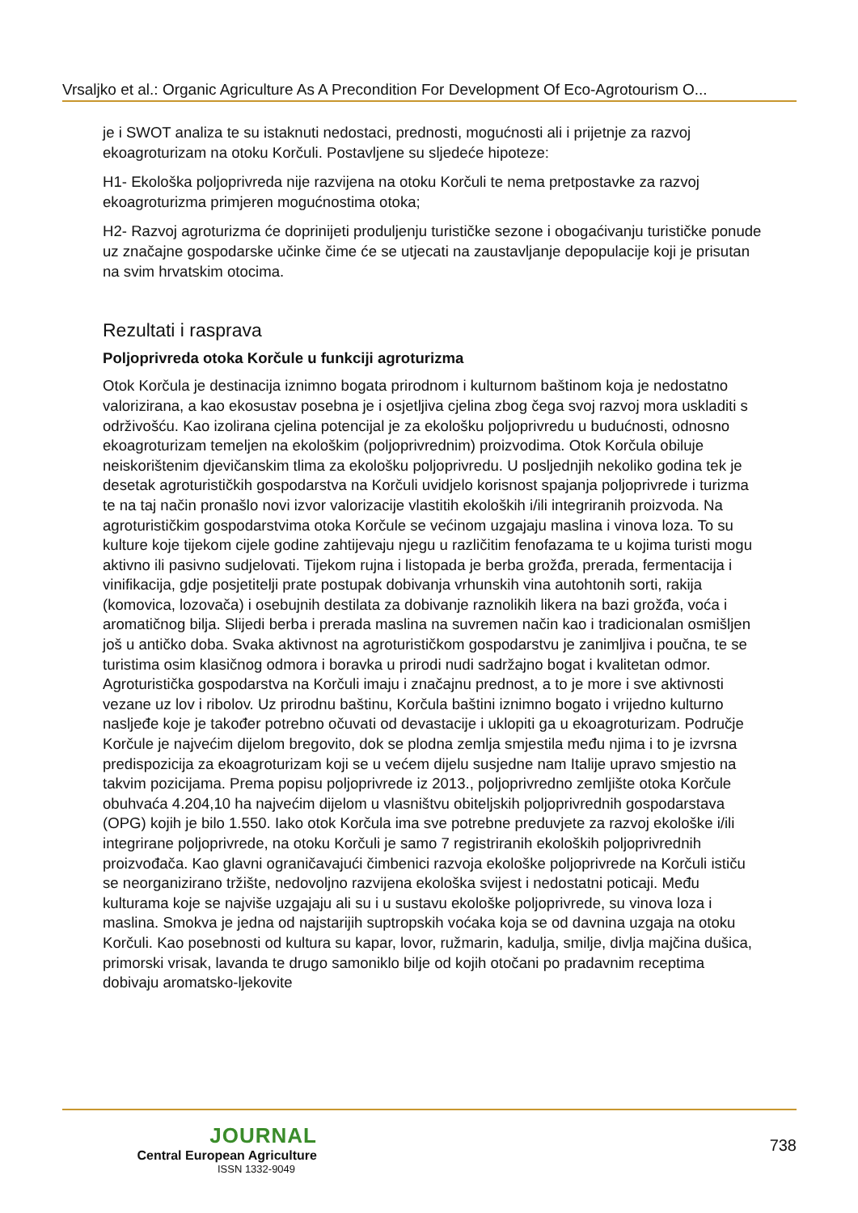Vrsaljko et al.: Organic Agriculture As A Precondition For Development Of Eco-Agrotourism O...
je i SWOT analiza te su istaknuti nedostaci, prednosti, mogućnosti ali i prijetnje za razvoj ekoagroturizam na otoku Korčuli. Postavljene su sljedeće hipoteze:
H1- Ekološka poljoprivreda nije razvijena na otoku Korčuli te nema pretpostavke za razvoj ekoagroturizma primjeren mogućnostima otoka;
H2- Razvoj agroturizma će doprinijeti produljenju turističke sezone i obogaćivanju turističke ponude uz značajne gospodarske učinke čime će se utjecati na zaustavljanje depopulacije koji je prisutan na svim hrvatskim otocima.
Rezultati i rasprava
Poljoprivreda otoka Korčule u funkciji agroturizma
Otok Korčula je destinacija iznimno bogata prirodnom i kulturnom baštinom koja je nedostatno valorizirana, a kao ekosustav posebna je i osjetljiva cjelina zbog čega svoj razvoj mora uskladiti s održivošću. Kao izolirana cjelina potencijal je za ekološku poljoprivredu u budućnosti, odnosno ekoagroturizam temeljen na ekološkim (poljoprivrednim) proizvodima. Otok Korčula obiluje neiskorištenim djevičanskim tlima za ekološku poljoprivredu. U posljednjih nekoliko godina tek je desetak agroturističkih gospodarstva na Korčuli uvidjelo korisnost spajanja poljoprivrede i turizma te na taj način pronašlo novi izvor valorizacije vlastitih ekoloških i/ili integriranih proizvoda. Na agroturističkim gospodarstvima otoka Korčule se većinom uzgajaju maslina i vinova loza. To su kulture koje tijekom cijele godine zahtijevaju njegu u različitim fenofazama te u kojima turisti mogu aktivno ili pasivno sudjelovati. Tijekom rujna i listopada je berba grožđa, prerada, fermentacija i vinifikacija, gdje posjetitelji prate postupak dobivanja vrhunskih vina autohtonih sorti, rakija (komovica, lozovača) i osebujnih destilata za dobivanje raznolikih likera na bazi grožđa, voća i aromatičnog bilja. Slijedi berba i prerada maslina na suvremen način kao i tradicionalan osmišljen još u antičko doba. Svaka aktivnost na agroturističkom gospodarstvu je zanimljiva i poučna, te se turistima osim klasičnog odmora i boravka u prirodi nudi sadržajno bogat i kvalitetan odmor. Agroturistička gospodarstva na Korčuli imaju i značajnu prednost, a to je more i sve aktivnosti vezane uz lov i ribolov. Uz prirodnu baštinu, Korčula baštini iznimno bogato i vrijedno kulturno nasljeđe koje je također potrebno očuvati od devastacije i uklopiti ga u ekoagroturizam. Područje Korčule je najvećim dijelom bregovito, dok se plodna zemlja smjestila među njima i to je izvrsna predispozicija za ekoagroturizam koji se u većem dijelu susjedne nam Italije upravo smjestio na takvim pozicijama. Prema popisu poljoprivrede iz 2013., poljoprivredno zemljište otoka Korčule obuhvaća 4.204,10 ha najvećim dijelom u vlasništvu obiteljskih poljoprivrednih gospodarstava (OPG) kojih je bilo 1.550. Iako otok Korčula ima sve potrebne preduvjete za razvoj ekološke i/ili integrirane poljoprivrede, na otoku Korčuli je samo 7 registriranih ekoloških poljoprivrednih proizvođača. Kao glavni ograničavajući čimbenici razvoja ekološke poljoprivrede na Korčuli ističu se neorganizirano tržište, nedovoljno razvijena ekološka svijest i nedostatni poticaji. Među kulturama koje se najviše uzgajaju ali su i u sustavu ekološke poljoprivrede, su vinova loza i maslina. Smokva je jedna od najstarijih suptropskih voćaka koja se od davnina uzgaja na otoku Korčuli. Kao posebnosti od kultura su kapar, lovor, ružmarin, kadulja, smilje, divlja majčina dušica, primorski vrisak, lavanda te drugo samoniklo bilje od kojih otočani po pradavnim receptima dobivaju aromatsko-ljekovite
JOURNAL
Central European Agriculture
ISSN 1332-9049
738